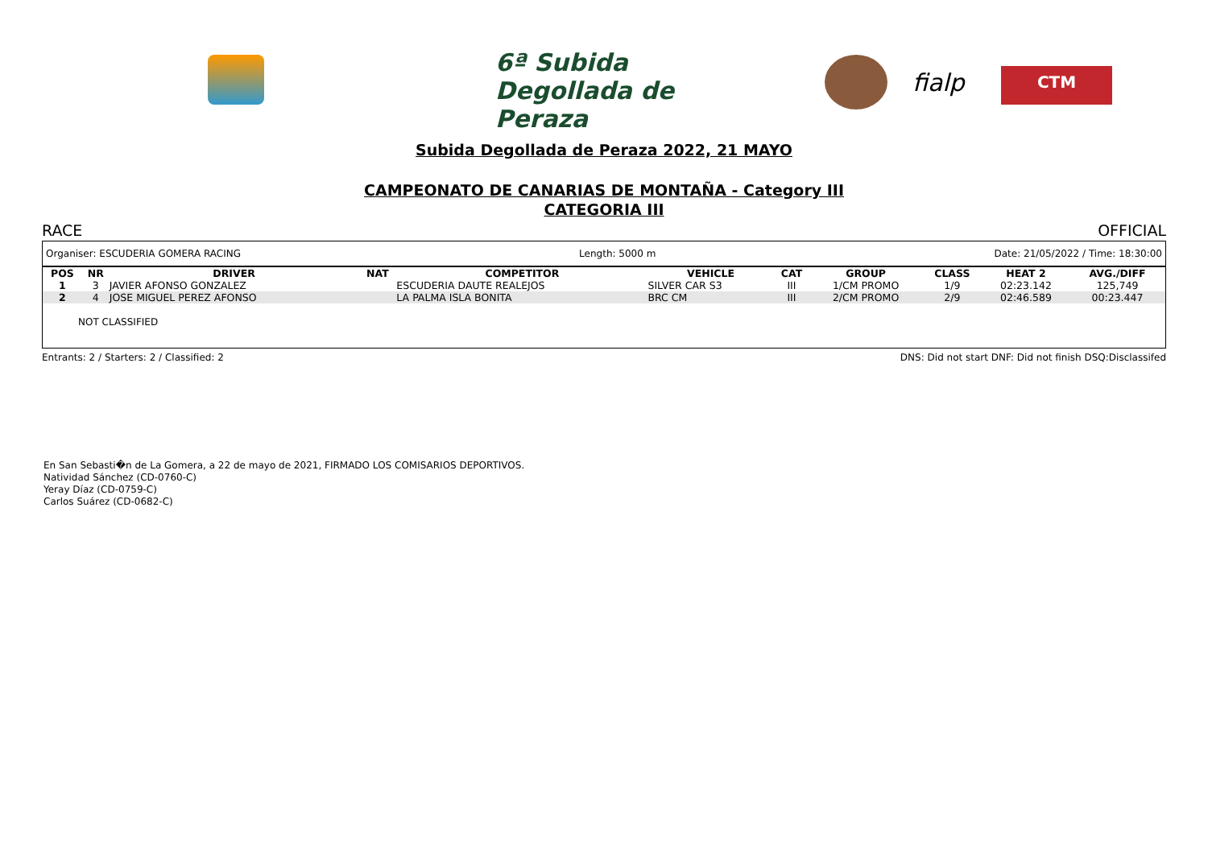6ª Subida Degollada de Peraza
fialp CTM
Subida Degollada de Peraza 2022, 21 MAYO
CAMPEONATO DE CANARIAS DE MONTAÑA - Category III
CATEGORIA III
RACE OFFICIAL
Organiser: ESCUDERIA GOMERA RACING Length: 5000 m Date: 21/05/2022 / Time: 18:30:00
| POS | NR | DRIVER | NAT | COMPETITOR | VEHICLE | CAT | GROUP | CLASS | HEAT 2 | AVG./DIFF |
| --- | --- | --- | --- | --- | --- | --- | --- | --- | --- | --- |
| 1 | 3 | JAVIER AFONSO GONZALEZ | | ESCUDERIA DAUTE REALEJOS | SILVER CAR S3 | III | 1/CM PROMO | 1/9 | 02:23.142 | 125,749 |
| 2 | 4 | JOSE MIGUEL PEREZ AFONSO | | LA PALMA ISLA BONITA | BRC CM | III | 2/CM PROMO | 2/9 | 02:46.589 | 00:23.447 |
NOT CLASSIFIED
Entrants: 2 / Starters: 2 / Classified: 2 DNS: Did not start DNF: Did not finish DSQ:Disclassifed
En San Sebasti�n de La Gomera, a 22 de mayo de 2021, FIRMADO LOS COMISARIOS DEPORTIVOS.
Natividad Sánchez (CD-0760-C)
Yeray Díaz (CD-0759-C)
Carlos Suárez (CD-0682-C)